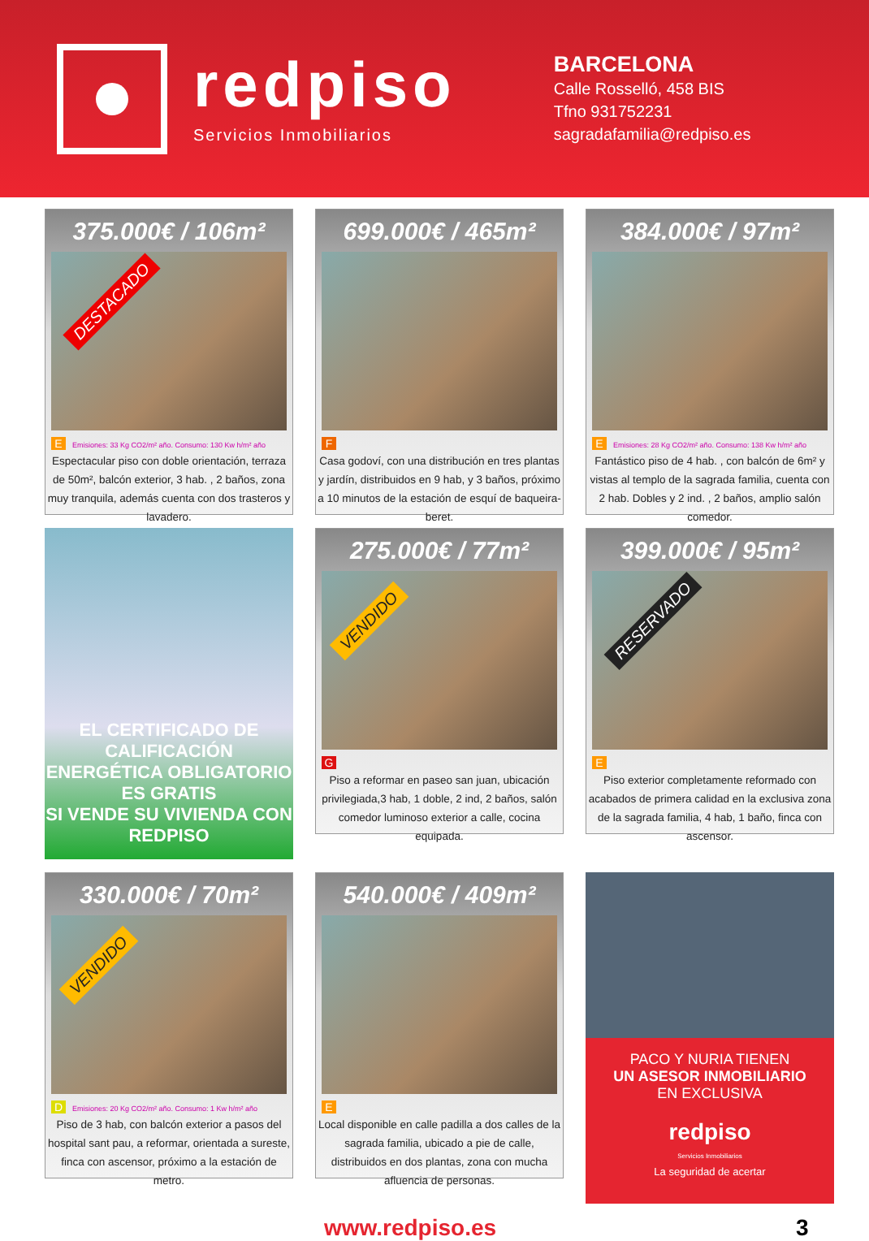redpiso
Servicios Inmobiliarios
BARCELONA
Calle Rosselló, 458 BIS
Tfno 931752231
sagradafamilia@redpiso.es
375.000€ / 106m²
DESTACADO
E Emisiones: 33 Kg CO2/m² año. Consumo: 130 Kw h/m² año
Espectacular piso con doble orientación, terraza de 50m², balcón exterior, 3 hab. , 2 baños, zona muy tranquila, además cuenta con dos trasteros y lavadero.
699.000€ / 465m²
F
Casa godoví, con una distribución en tres plantas y jardín, distribuidos en 9 hab, y 3 baños, próximo a 10 minutos de la estación de esquí de baqueira-beret.
384.000€ / 97m²
E Emisiones: 28 Kg CO2/m² año. Consumo: 138 Kw h/m² año
Fantástico piso de 4 hab. , con balcón de 6m² y vistas al templo de la sagrada familia, cuenta con 2 hab. Dobles y 2 ind. , 2 baños, amplio salón comedor.
EL CERTIFICADO DE CALIFICACIÓN
ENERGÉTICA OBLIGATORIO ES GRATIS
SI VENDE SU VIVIENDA CON REDPISO
275.000€ / 77m²
VENDIDO
G
Piso a reformar en paseo san juan, ubicación privilegiada,3 hab, 1 doble, 2 ind, 2 baños, salón comedor luminoso exterior a calle, cocina equipada.
399.000€ / 95m²
RESERVADO
E
Piso exterior completamente reformado con acabados de primera calidad en la exclusiva zona de la sagrada familia, 4 hab, 1 baño, finca con ascensor.
330.000€ / 70m²
VENDIDO
D Emisiones: 20 Kg CO2/m² año. Consumo: 1 Kw h/m² año
Piso de 3 hab, con balcón exterior a pasos del hospital sant pau, a reformar, orientada a sureste, finca con ascensor, próximo a la estación de metro.
540.000€ / 409m²
E
Local disponible en calle padilla a dos calles de la sagrada familia, ubicado a pie de calle, distribuidos en dos plantas, zona con mucha afluencia de personas.
PACO Y NURIA TIENEN
UN ASESOR INMOBILIARIO
EN EXCLUSIVA
redpiso
Servicios Inmobiliarios
La seguridad de acertar
www.redpiso.es 3